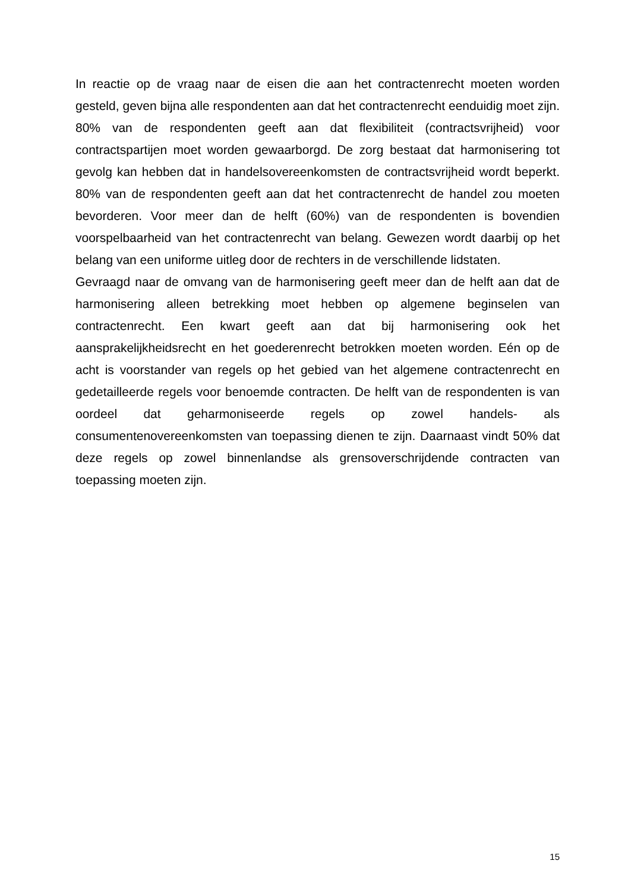In reactie op de vraag naar de eisen die aan het contractenrecht moeten worden gesteld, geven bijna alle respondenten aan dat het contractenrecht eenduidig moet zijn. 80% van de respondenten geeft aan dat flexibiliteit (contractsvrijheid) voor contractspartijen moet worden gewaarborgd. De zorg bestaat dat harmonisering tot gevolg kan hebben dat in handelsovereenkomsten de contractsvrijheid wordt beperkt. 80% van de respondenten geeft aan dat het contractenrecht de handel zou moeten bevorderen. Voor meer dan de helft (60%) van de respondenten is bovendien voorspelbaarheid van het contractenrecht van belang. Gewezen wordt daarbij op het belang van een uniforme uitleg door de rechters in de verschillende lidstaten.
Gevraagd naar de omvang van de harmonisering geeft meer dan de helft aan dat de harmonisering alleen betrekking moet hebben op algemene beginselen van contractenrecht. Een kwart geeft aan dat bij harmonisering ook het aansprakelijkheidsrecht en het goederenrecht betrokken moeten worden. Eén op de acht is voorstander van regels op het gebied van het algemene contractenrecht en gedetailleerde regels voor benoemde contracten. De helft van de respondenten is van oordeel dat geharmoniseerde regels op zowel handels- als consumentenovereenkomsten van toepassing dienen te zijn. Daarnaast vindt 50% dat deze regels op zowel binnenlandse als grensoverschrijdende contracten van toepassing moeten zijn.
15